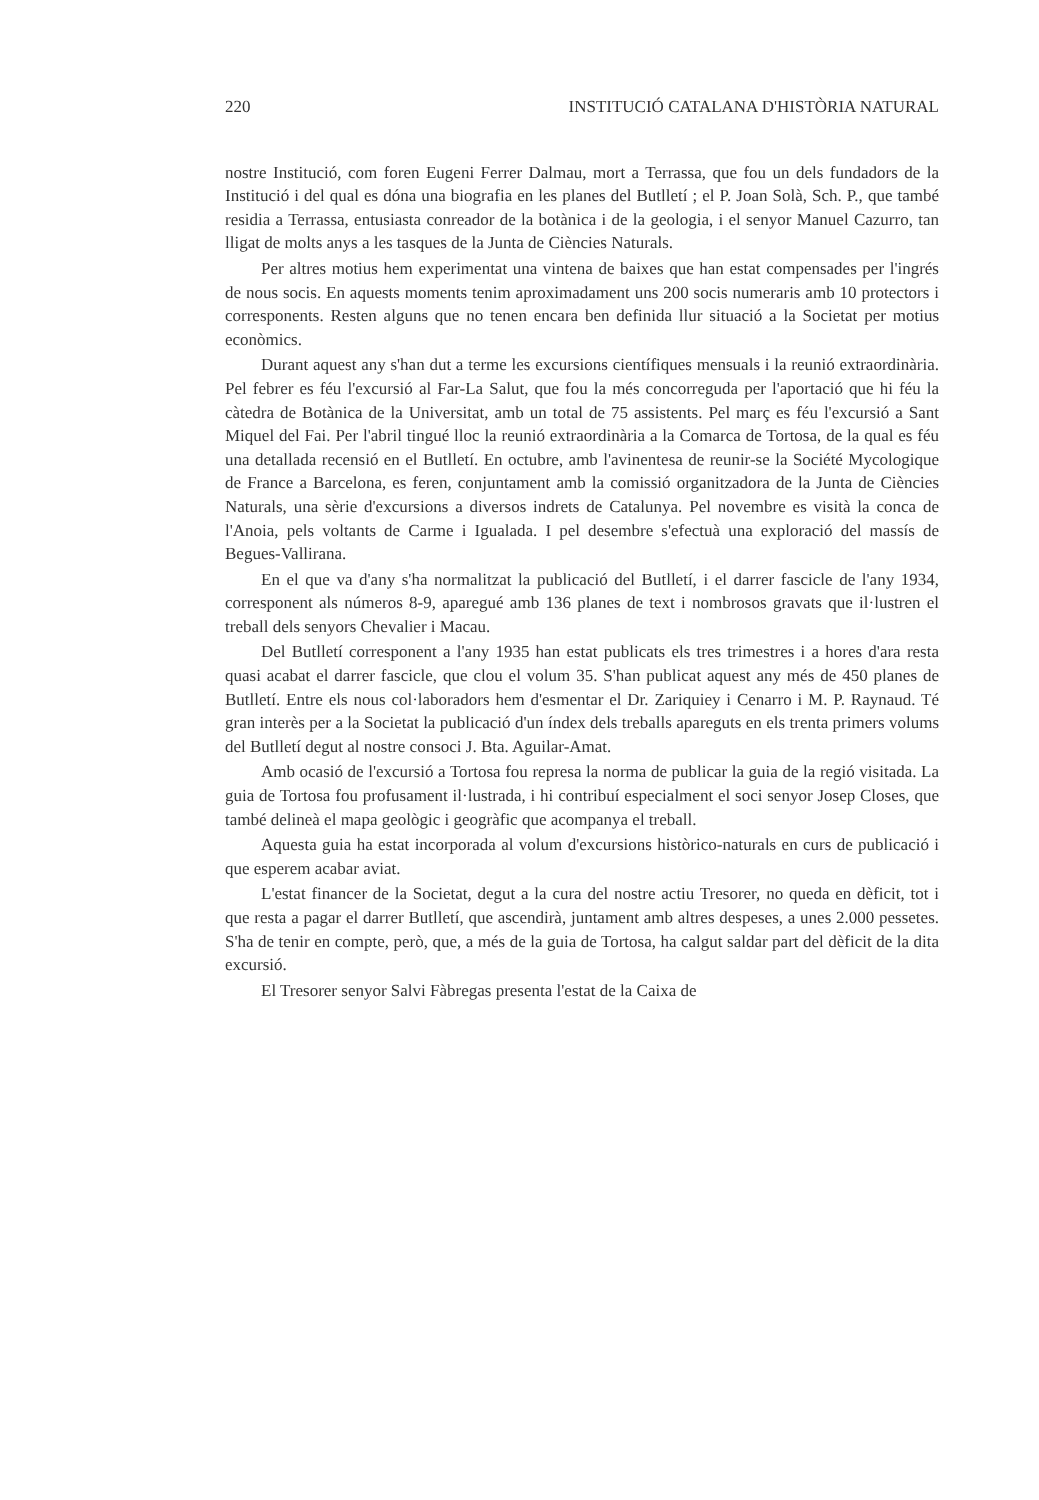220 INSTITUCIÓ CATALANA D'HISTÒRIA NATURAL
nostre Institució, com foren Eugeni Ferrer Dalmau, mort a Terrassa, que fou un dels fundadors de la Institució i del qual es dóna una biografia en les planes del Butlletí ; el P. Joan Solà, Sch. P., que també residia a Terrassa, entusiasta conreador de la botànica i de la geologia, i el senyor Manuel Cazurro, tan lligat de molts anys a les tasques de la Junta de Ciències Naturals.
Per altres motius hem experimentat una vintena de baixes que han estat compensades per l'ingrés de nous socis. En aquests moments tenim aproximadament uns 200 socis numeraris amb 10 protectors i corresponents. Resten alguns que no tenen encara ben definida llur situació a la Societat per motius econòmics.
Durant aquest any s'han dut a terme les excursions científiques mensuals i la reunió extraordinària. Pel febrer es féu l'excursió al Far-La Salut, que fou la més concorreguda per l'aportació que hi féu la càtedra de Botànica de la Universitat, amb un total de 75 assistents. Pel març es féu l'excursió a Sant Miquel del Fai. Per l'abril tingué lloc la reunió extraordinària a la Comarca de Tortosa, de la qual es féu una detallada recensió en el Butlletí. En octubre, amb l'avinentesa de reunir-se la Société Mycologique de France a Barcelona, es feren, conjuntament amb la comissió organitzadora de la Junta de Ciències Naturals, una sèrie d'excursions a diversos indrets de Catalunya. Pel novembre es visità la conca de l'Anoia, pels voltants de Carme i Igualada. I pel desembre s'efectuà una exploració del massís de Begues-Vallirana.
En el que va d'any s'ha normalitzat la publicació del Butlletí, i el darrer fascicle de l'any 1934, corresponent als números 8-9, aparegué amb 136 planes de text i nombrosos gravats que il·lustren el treball dels senyors Chevalier i Macau.
Del Butlletí corresponent a l'any 1935 han estat publicats els tres trimestres i a hores d'ara resta quasi acabat el darrer fascicle, que clou el volum 35. S'han publicat aquest any més de 450 planes de Butlletí. Entre els nous col·laboradors hem d'esmentar el Dr. Zariquiey i Cenarro i M. P. Raynaud. Té gran interès per a la Societat la publicació d'un índex dels treballs apareguts en els trenta primers volums del Butlletí degut al nostre consoci J. Bta. Aguilar-Amat.
Amb ocasió de l'excursió a Tortosa fou represa la norma de publicar la guia de la regió visitada. La guia de Tortosa fou profusament il·lustrada, i hi contribuí especialment el soci senyor Josep Closes, que també delineà el mapa geològic i geogràfic que acompanya el treball.
Aquesta guia ha estat incorporada al volum d'excursions històrico-naturals en curs de publicació i que esperem acabar aviat.
L'estat financer de la Societat, degut a la cura del nostre actiu Tresorer, no queda en dèficit, tot i que resta a pagar el darrer Butlletí, que ascendirà, juntament amb altres despeses, a unes 2.000 pessetes. S'ha de tenir en compte, però, que, a més de la guia de Tortosa, ha calgut saldar part del dèficit de la dita excursió.
El Tresorer senyor Salvi Fàbregas presenta l'estat de la Caixa de